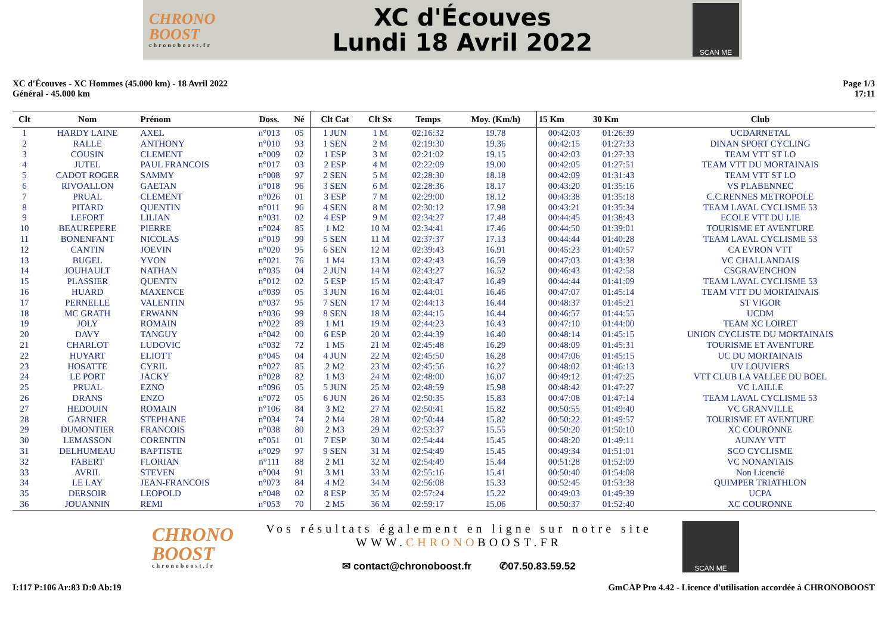CHRONO
BOOST
chronoboost.fr
XC d'Écouves
Lundi 18 Avril 2022
SCAN ME
XC d'Écouves - XC Hommes (45.000 km) - 18 Avril 2022
Général - 45.000 km
Page 1/3
17:11
| Clt | Nom | Prénom | Doss. | Né | Clt Cat | Clt Sx | Temps | Moy. (Km/h) | 15 Km | 30 Km | Club |
| --- | --- | --- | --- | --- | --- | --- | --- | --- | --- | --- | --- |
| 1 | HARDY LAINE | AXEL | n°013 | 05 | 1 JUN | 1 M | 02:16:32 | 19.78 | 00:42:03 | 01:26:39 | UCDARNETAL |
| 2 | RALLE | ANTHONY | n°010 | 93 | 1 SEN | 2 M | 02:19:30 | 19.36 | 00:42:15 | 01:27:33 | DINAN SPORT CYCLING |
| 3 | COUSIN | CLEMENT | n°009 | 02 | 1 ESP | 3 M | 02:21:02 | 19.15 | 00:42:03 | 01:27:33 | TEAM VTT ST LO |
| 4 | JUTEL | PAUL FRANCOIS | n°017 | 03 | 2 ESP | 4 M | 02:22:09 | 19.00 | 00:42:05 | 01:27:51 | TEAM VTT DU MORTAINAIS |
| 5 | CADOT ROGER | SAMMY | n°008 | 97 | 2 SEN | 5 M | 02:28:30 | 18.18 | 00:42:09 | 01:31:43 | TEAM VTT ST LO |
| 6 | RIVOALLON | GAETAN | n°018 | 96 | 3 SEN | 6 M | 02:28:36 | 18.17 | 00:43:20 | 01:35:16 | VS PLABENNEC |
| 7 | PRUAL | CLEMENT | n°026 | 01 | 3 ESP | 7 M | 02:29:00 | 18.12 | 00:43:38 | 01:35:18 | C.C.RENNES METROPOLE |
| 8 | PITARD | QUENTIN | n°011 | 96 | 4 SEN | 8 M | 02:30:12 | 17.98 | 00:43:21 | 01:35:34 | TEAM LAVAL CYCLISME 53 |
| 9 | LEFORT | LILIAN | n°031 | 02 | 4 ESP | 9 M | 02:34:27 | 17.48 | 00:44:45 | 01:38:43 | ECOLE VTT DU LIE |
| 10 | BEAUREPERE | PIERRE | n°024 | 85 | 1 M2 | 10 M | 02:34:41 | 17.46 | 00:44:50 | 01:39:01 | TOURISME ET AVENTURE |
| 11 | BONENFANT | NICOLAS | n°019 | 99 | 5 SEN | 11 M | 02:37:37 | 17.13 | 00:44:44 | 01:40:28 | TEAM LAVAL CYCLISME 53 |
| 12 | CANTIN | JOEVIN | n°020 | 95 | 6 SEN | 12 M | 02:39:43 | 16.91 | 00:45:23 | 01:40:57 | CA EVRON VTT |
| 13 | BUGEL | YVON | n°021 | 76 | 1 M4 | 13 M | 02:42:43 | 16.59 | 00:47:03 | 01:43:38 | VC CHALLANDAIS |
| 14 | JOUHAULT | NATHAN | n°035 | 04 | 2 JUN | 14 M | 02:43:27 | 16.52 | 00:46:43 | 01:42:58 | CSGRAVENCHON |
| 15 | PLASSIER | QUENTN | n°012 | 02 | 5 ESP | 15 M | 02:43:47 | 16.49 | 00:44:44 | 01:41:09 | TEAM LAVAL CYCLISME 53 |
| 16 | HUARD | MAXENCE | n°039 | 05 | 3 JUN | 16 M | 02:44:01 | 16.46 | 00:47:07 | 01:45:14 | TEAM VTT DU MORTAINAIS |
| 17 | PERNELLE | VALENTIN | n°037 | 95 | 7 SEN | 17 M | 02:44:13 | 16.44 | 00:48:37 | 01:45:21 | ST VIGOR |
| 18 | MC GRATH | ERWANN | n°036 | 99 | 8 SEN | 18 M | 02:44:15 | 16.44 | 00:46:57 | 01:44:55 | UCDM |
| 19 | JOLY | ROMAIN | n°022 | 89 | 1 M1 | 19 M | 02:44:23 | 16.43 | 00:47:10 | 01:44:00 | TEAM XC LOIRET |
| 20 | DAVY | TANGUY | n°042 | 00 | 6 ESP | 20 M | 02:44:39 | 16.40 | 00:48:14 | 01:45:15 | UNION CYCLISTE DU MORTAINAIS |
| 21 | CHARLOT | LUDOVIC | n°032 | 72 | 1 M5 | 21 M | 02:45:48 | 16.29 | 00:48:09 | 01:45:31 | TOURISME ET AVENTURE |
| 22 | HUYART | ELIOTT | n°045 | 04 | 4 JUN | 22 M | 02:45:50 | 16.28 | 00:47:06 | 01:45:15 | UC DU MORTAINAIS |
| 23 | HOSATTE | CYRIL | n°027 | 85 | 2 M2 | 23 M | 02:45:56 | 16.27 | 00:48:02 | 01:46:13 | UV LOUVIERS |
| 24 | LE PORT | JACKY | n°028 | 82 | 1 M3 | 24 M | 02:48:00 | 16.07 | 00:49:12 | 01:47:25 | VTT CLUB LA VALLEE DU BOEL |
| 25 | PRUAL | EZNO | n°096 | 05 | 5 JUN | 25 M | 02:48:59 | 15.98 | 00:48:42 | 01:47:27 | VC LAILLE |
| 26 | DRANS | ENZO | n°072 | 05 | 6 JUN | 26 M | 02:50:35 | 15.83 | 00:47:08 | 01:47:14 | TEAM LAVAL CYCLISME 53 |
| 27 | HEDOUIN | ROMAIN | n°106 | 84 | 3 M2 | 27 M | 02:50:41 | 15.82 | 00:50:55 | 01:49:40 | VC GRANVILLE |
| 28 | GARNIER | STEPHANE | n°034 | 74 | 2 M4 | 28 M | 02:50:44 | 15.82 | 00:50:22 | 01:49:57 | TOURISME ET AVENTURE |
| 29 | DUMONTIER | FRANCOIS | n°038 | 80 | 2 M3 | 29 M | 02:53:37 | 15.55 | 00:50:20 | 01:50:10 | XC COURONNE |
| 30 | LEMASSON | CORENTIN | n°051 | 01 | 7 ESP | 30 M | 02:54:44 | 15.45 | 00:48:20 | 01:49:11 | AUNAY VTT |
| 31 | DELHUMEAU | BAPTISTE | n°029 | 97 | 9 SEN | 31 M | 02:54:49 | 15.45 | 00:49:34 | 01:51:01 | SCO CYCLISME |
| 32 | FABERT | FLORIAN | n°111 | 88 | 2 M1 | 32 M | 02:54:49 | 15.44 | 00:51:28 | 01:52:09 | VC NONANTAIS |
| 33 | AVRIL | STEVEN | n°004 | 91 | 3 M1 | 33 M | 02:55:16 | 15.41 | 00:50:40 | 01:54:08 | Non Licencié |
| 34 | LE LAY | JEAN-FRANCOIS | n°073 | 84 | 4 M2 | 34 M | 02:56:08 | 15.33 | 00:52:45 | 01:53:38 | QUIMPER TRIATHLON |
| 35 | DERSOIR | LEOPOLD | n°048 | 02 | 8 ESP | 35 M | 02:57:24 | 15.22 | 00:49:03 | 01:49:39 | UCPA |
| 36 | JOUANNIN | REMI | n°053 | 70 | 2 M5 | 36 M | 02:59:17 | 15.06 | 00:50:37 | 01:52:40 | XC COURONNE |
CHRONO
BOOST
chronoboost.fr
Vos résultats également en ligne sur notre site
WWW.CHRONOBOOST.FR
✉ contact@chronoboost.fr ✆07.50.83.59.52
SCAN ME
I:117 P:106 Ar:83 D:0 Ab:19 GmCAP Pro 4.42 - Licence d'utilisation accordée à CHRONOBOOST